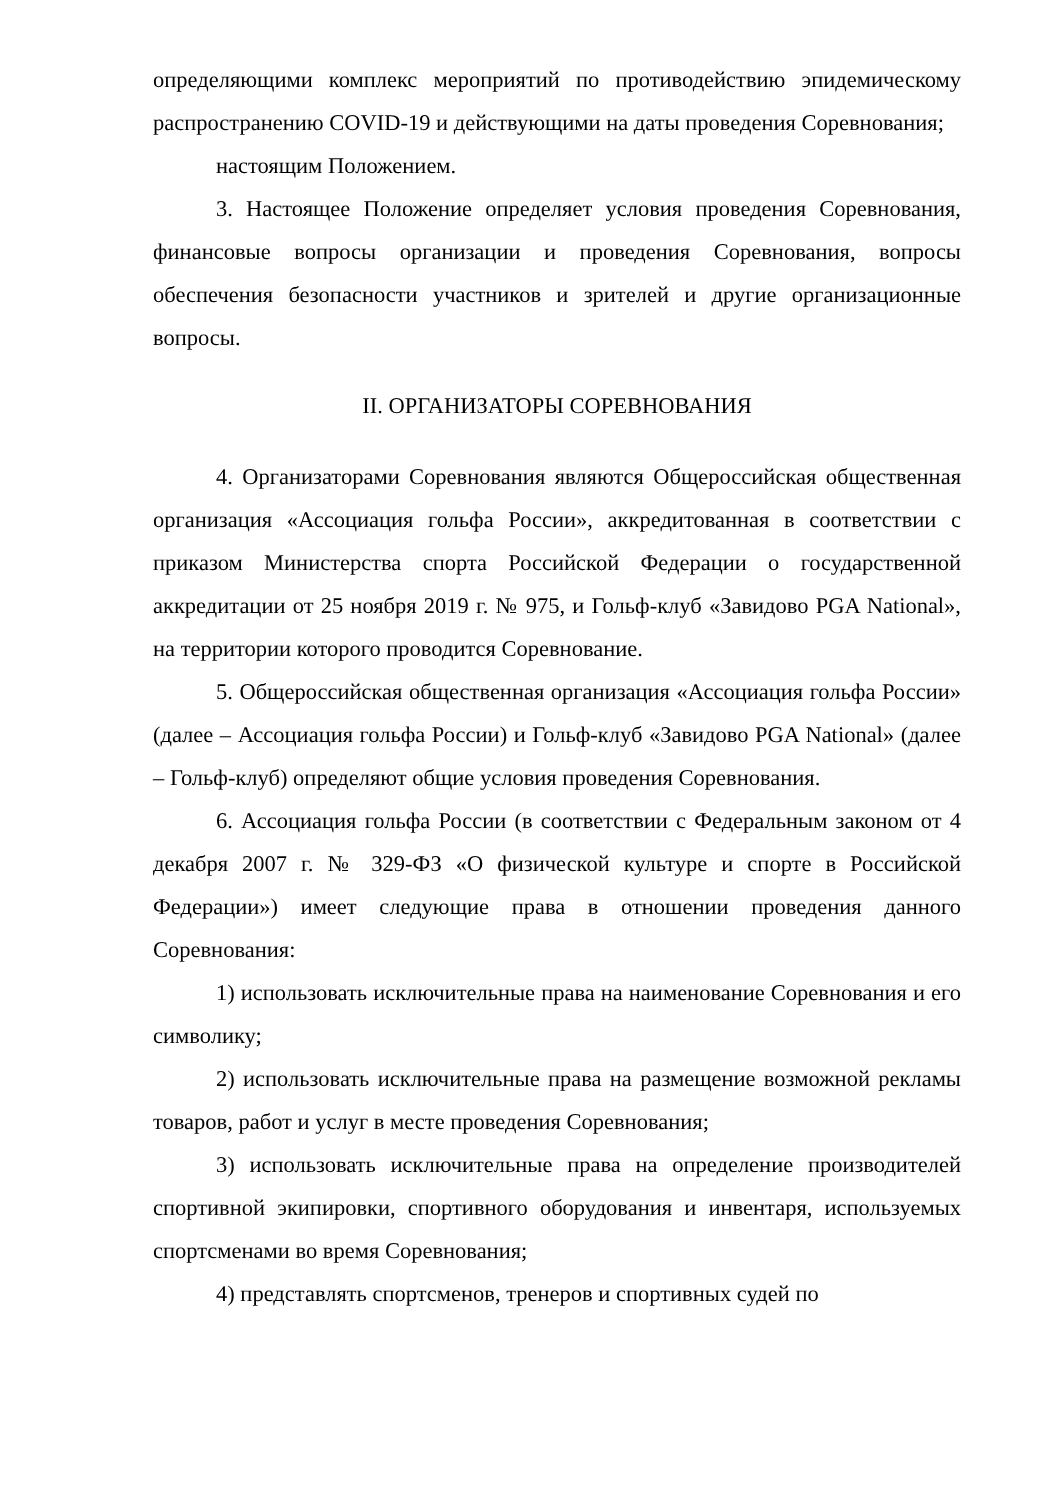определяющими комплекс мероприятий по противодействию эпидемическому распространению COVID-19 и действующими на даты проведения Соревнования;
настоящим Положением.
3. Настоящее Положение определяет условия проведения Соревнования, финансовые вопросы организации и проведения Соревнования, вопросы обеспечения безопасности участников и зрителей и другие организационные вопросы.
II. ОРГАНИЗАТОРЫ СОРЕВНОВАНИЯ
4. Организаторами Соревнования являются Общероссийская общественная организация «Ассоциация гольфа России», аккредитованная в соответствии с приказом Министерства спорта Российской Федерации о государственной аккредитации от 25 ноября 2019 г. № 975, и Гольф-клуб «Завидово PGA National», на территории которого проводится Соревнование.
5. Общероссийская общественная организация «Ассоциация гольфа России» (далее – Ассоциация гольфа России) и Гольф-клуб «Завидово PGA National» (далее – Гольф-клуб) определяют общие условия проведения Соревнования.
6. Ассоциация гольфа России (в соответствии с Федеральным законом от 4 декабря 2007 г. № 329-ФЗ «О физической культуре и спорте в Российской Федерации») имеет следующие права в отношении проведения данного Соревнования:
1) использовать исключительные права на наименование Соревнования и его символику;
2) использовать исключительные права на размещение возможной рекламы товаров, работ и услуг в месте проведения Соревнования;
3) использовать исключительные права на определение производителей спортивной экипировки, спортивного оборудования и инвентаря, используемых спортсменами во время Соревнования;
4) представлять спортсменов, тренеров и спортивных судей по